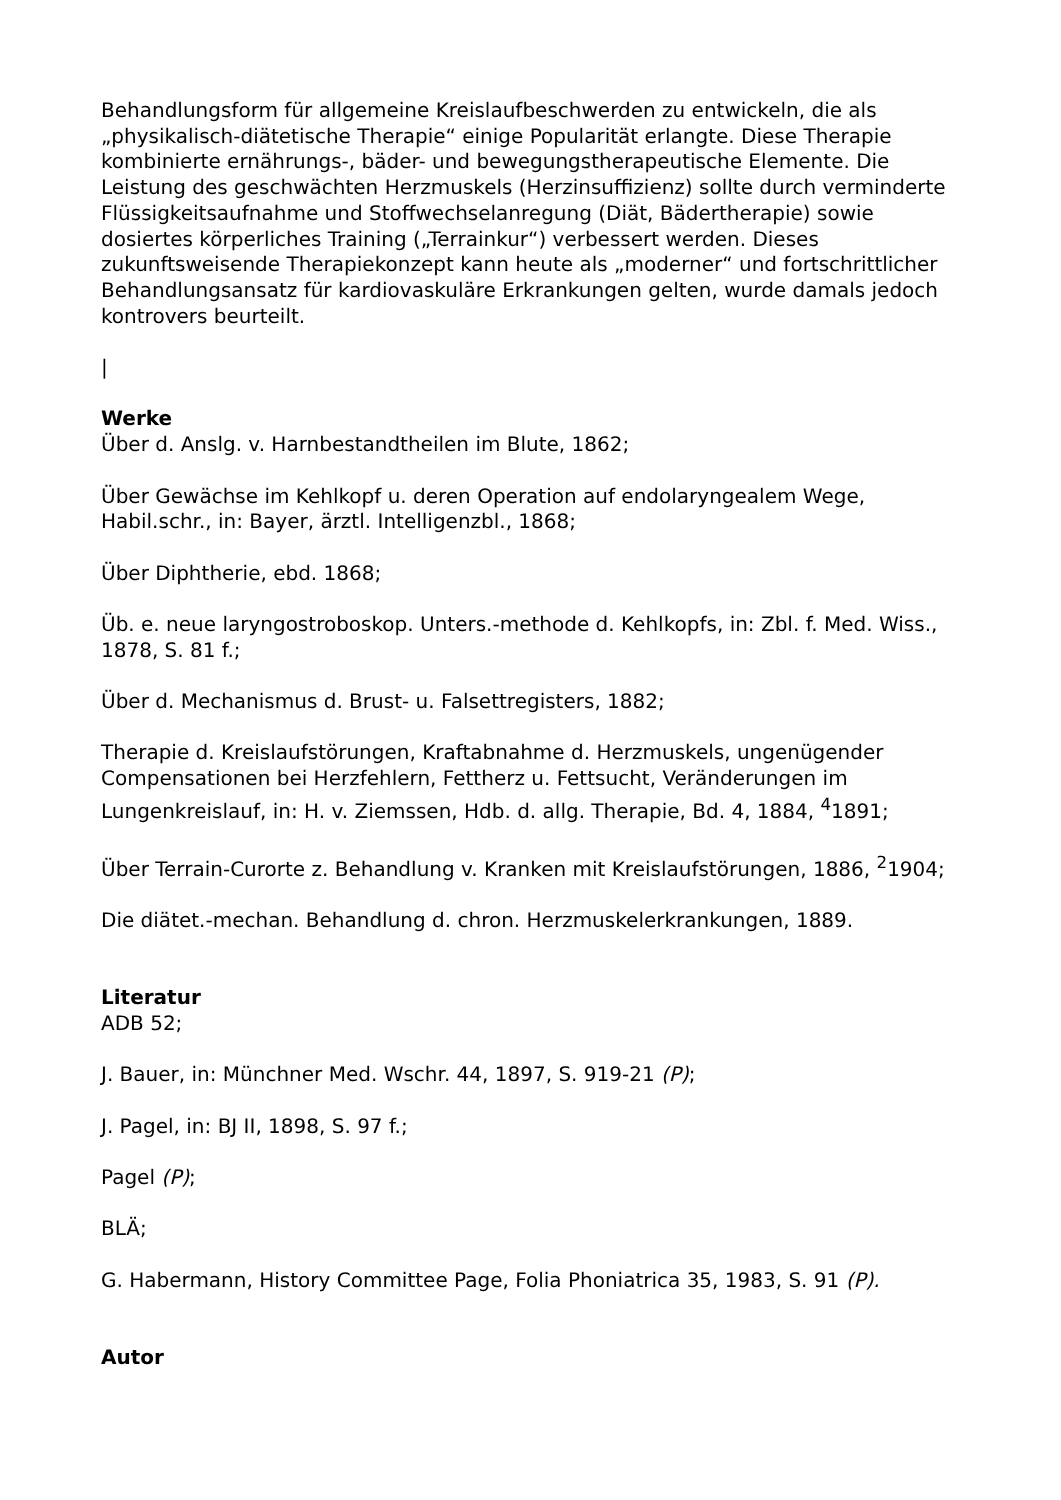Behandlungsform für allgemeine Kreislaufbeschwerden zu entwickeln, die als „physikalisch-diätetische Therapie“ einige Popularität erlangte. Diese Therapie kombinierte ernährungs-, bäder- und bewegungstherapeutische Elemente. Die Leistung des geschwächten Herzmuskels (Herzinsuffizienz) sollte durch verminderte Flüssigkeitsaufnahme und Stoffwechselanregung (Diät, Bädertherapie) sowie dosiertes körperliches Training („Terrainkur“) verbessert werden. Dieses zukunftsweisende Therapiekonzept kann heute als „moderner“ und fortschrittlicher Behandlungsansatz für kardiovaskuläre Erkrankungen gelten, wurde damals jedoch kontrovers beurteilt.
|
Werke
Über d. Anslg. v. Harnbestandtheilen im Blute, 1862;
Über Gewächse im Kehlkopf u. deren Operation auf endolaryngealem Wege, Habil.schr., in: Bayer, ärztl. Intelligenzbl., 1868;
Über Diphtherie, ebd. 1868;
Üb. e. neue laryngostroboskop. Unters.-methode d. Kehlkopfs, in: Zbl. f. Med. Wiss., 1878, S. 81 f.;
Über d. Mechanismus d. Brust- u. Falsettregisters, 1882;
Therapie d. Kreislaufstörungen, Kraftabnahme d. Herzmuskels, ungenügender Compensationen bei Herzfehlern, Fettherz u. Fettsucht, Veränderungen im Lungenkreislauf, in: H. v. Ziemssen, Hdb. d. allg. Therapie, Bd. 4, 1884, <sup>4</sup>1891;
Über Terrain-Curorte z. Behandlung v. Kranken mit Kreislaufstörungen, 1886, <sup>2</sup>1904;
Die diätet.-mechan. Behandlung d. chron. Herzmuskelerkrankungen, 1889.
Literatur
ADB 52;
J. Bauer, in: Münchner Med. Wschr. 44, 1897, S. 919-21 (P);
J. Pagel, in: BJ II, 1898, S. 97 f.;
Pagel (P);
BLÄ;
G. Habermann, History Committee Page, Folia Phoniatrica 35, 1983, S. 91 (P).
Autor